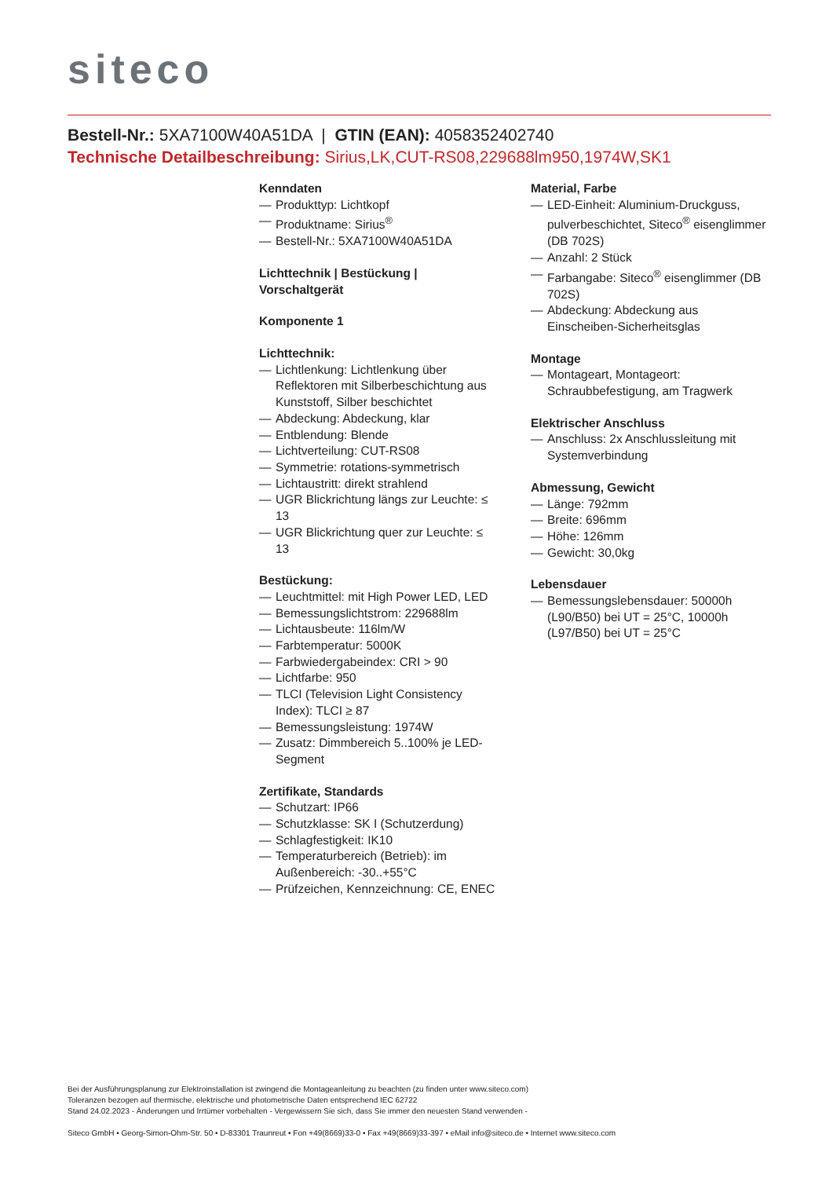siteco
Bestell-Nr.: 5XA7100W40A51DA | GTIN (EAN): 4058352402740
Technische Detailbeschreibung: Sirius,LK,CUT-RS08,229688lm950,1974W,SK1
Kenndaten
— Produkttyp: Lichtkopf
— Produktname: Sirius<sup>®</sup>
— Bestell-Nr.: 5XA7100W40A51DA
Lichttechnik | Bestückung | Vorschaltgerät
Komponente 1
Lichttechnik:
— Lichtlenkung: Lichtlenkung über Reflektoren mit Silberbeschichtung aus Kunststoff, Silber beschichtet
— Abdeckung: Abdeckung, klar
— Entblendung: Blende
— Lichtverteilung: CUT-RS08
— Symmetrie: rotations-symmetrisch
— Lichtaustritt: direkt strahlend
— UGR Blickrichtung längs zur Leuchte: ≤ 13
— UGR Blickrichtung quer zur Leuchte: ≤ 13
Bestückung:
— Leuchtmittel: mit High Power LED, LED
— Bemessungslichtstrom: 229688lm
— Lichtausbeute: 116lm/W
— Farbtemperatur: 5000K
— Farbwiedergabeindex: CRI > 90
— Lichtfarbe: 950
— TLCI (Television Light Consistency Index): TLCI ≥ 87
— Bemessungsleistung: 1974W
— Zusatz: Dimmbereich 5..100% je LED-Segment
Zertifikate, Standards
— Schutzart: IP66
— Schutzklasse: SK I (Schutzerdung)
— Schlagfestigkeit: IK10
— Temperaturbereich (Betrieb): im Außenbereich: -30..+55°C
— Prüfzeichen, Kennzeichnung: CE, ENEC
Material, Farbe
— LED-Einheit: Aluminium-Druckguss, pulverbeschichtet, Siteco<sup>®</sup> eisenglimmer (DB 702S)
— Anzahl: 2 Stück
— Farbangabe: Siteco<sup>®</sup> eisenglimmer (DB 702S)
— Abdeckung: Abdeckung aus Einscheiben-Sicherheitsglas
Montage
— Montageart, Montageort: Schraubbefestigung, am Tragwerk
Elektrischer Anschluss
— Anschluss: 2x Anschlussleitung mit Systemverbindung
Abmessung, Gewicht
— Länge: 792mm
— Breite: 696mm
— Höhe: 126mm
— Gewicht: 30,0kg
Lebensdauer
— Bemessungslebensdauer: 50000h (L90/B50) bei UT = 25°C, 10000h (L97/B50) bei UT = 25°C
Bei der Ausführungsplanung zur Elektroinstallation ist zwingend die Montageanleitung zu beachten (zu finden unter www.siteco.com)
Toleranzen bezogen auf thermische, elektrische und photometrische Daten entsprechend IEC 62722
Stand 24.02.2023 - Änderungen und Irrtümer vorbehalten - Vergewissern Sie sich, dass Sie immer den neuesten Stand verwenden -
Siteco GmbH • Georg-Simon-Ohm-Str. 50 • D-83301 Traunreut • Fon +49(8669)33-0 • Fax +49(8669)33-397 • eMail info@siteco.de • Internet www.siteco.com